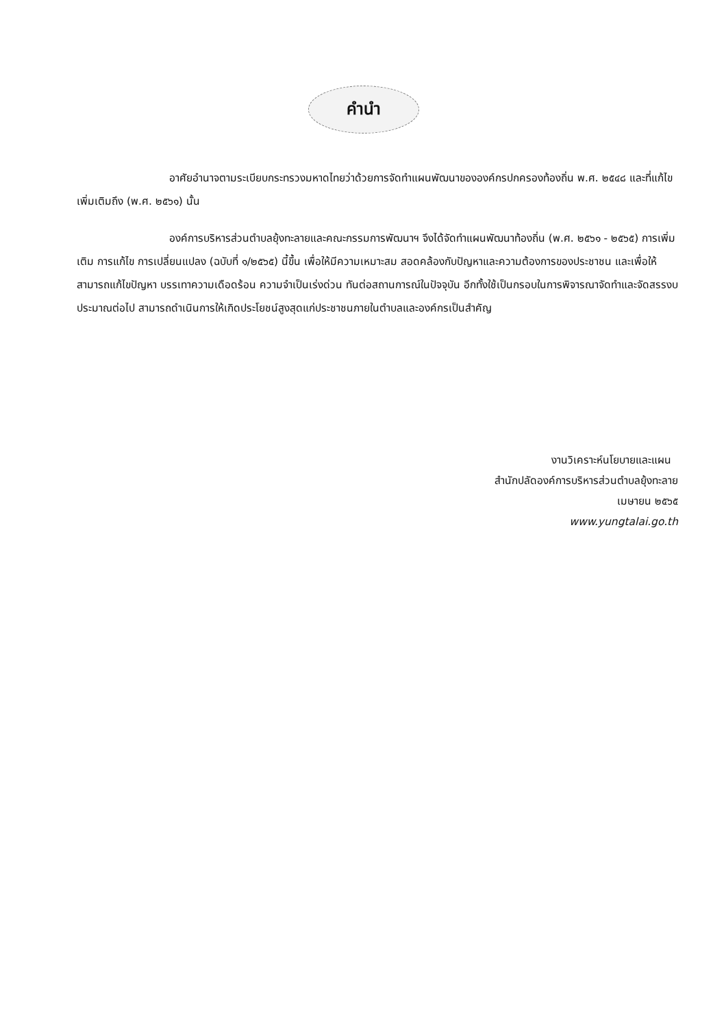คำนำ
อาศัยอำนาจตามระเบียบกระทรวงมหาดไทยว่าด้วยการจัดทำแผนพัฒนาขององค์กรปกครองท้องถิ่น พ.ศ. ๒๕๔๘ และที่แก้ไขเพิ่มเติมถึง (พ.ศ. ๒๕๖๑) นั้น
องค์การบริหารส่วนตำบลยุ้งทะลายและคณะกรรมการพัฒนาฯ จึงได้จัดทำแผนพัฒนาท้องถิ่น (พ.ศ. ๒๕๖๑ - ๒๕๖๕) การเพิ่มเติม การแก้ไข การเปลี่ยนแปลง (ฉบับที่ ๑/๒๕๖๕) นี้ขึ้น เพื่อให้มีความเหมาะสม สอดคล้องกับปัญหาและความต้องการของประชาชน และเพื่อให้สามารถแก้ไขปัญหา บรรเทาความเดือดร้อน ความจำเป็นเร่งด่วน ทันต่อสถานการณ์ในปัจจุบัน อีกทั้งใช้เป็นกรอบในการพิจารณาจัดทำและจัดสรรงบประมาณต่อไป สามารถดำเนินการให้เกิดประโยชน์สูงสุดแก่ประชาชนภายในตำบลและองค์กรเป็นสำคัญ
งานวิเคราะห์นโยบายและแผน
สำนักปลัดองค์การบริหารส่วนตำบลยุ้งทะลาย
เมษายน ๒๕๖๕
www.yungtalai.go.th